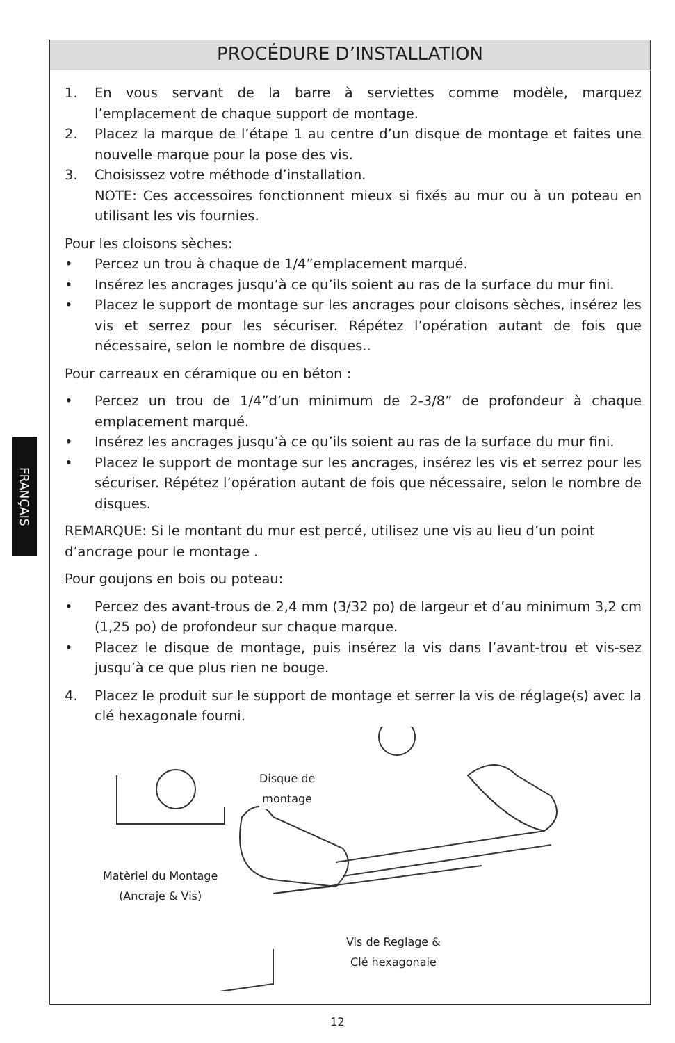FRANÇAIS
PROCÉDURE D’INSTALLATION
1. En vous servant de la barre à serviettes comme modèle, marquez l’emplacement de chaque support de montage.
2. Placez la marque de l’étape 1 au centre d’un disque de montage et faites une nouvelle marque pour la pose des vis.
3. Choisissez votre méthode d’installation.
NOTE: Ces accessoires fonctionnent mieux si fixés au mur ou à un poteau en utilisant les vis fournies.
Pour les cloisons sèches:
• Percez un trou à chaque de 1/4”emplacement marqué.
• Insérez les ancrages jusqu’à ce qu’ils soient au ras de la surface du mur fini.
• Placez le support de montage sur les ancrages pour cloisons sèches, insérez les vis et serrez pour les sécuriser. Répétez l’opération autant de fois que nécessaire, selon le nombre de disques..
Pour carreaux en céramique ou en béton :
• Percez un trou de 1/4”d’un minimum de 2-3/8” de profondeur à chaque emplacement marqué.
• Insérez les ancrages jusqu’à ce qu’ils soient au ras de la surface du mur fini.
• Placez le support de montage sur les ancrages, insérez les vis et serrez pour les sécuriser. Répétez l’opération autant de fois que nécessaire, selon le nombre de disques.
REMARQUE: Si le montant du mur est percé, utilisez une vis au lieu d’un point d’ancrage pour le montage .
Pour goujons en bois ou poteau:
• Percez des avant-trous de 2,4 mm (3/32 po) de largeur et d’au minimum 3,2 cm (1,25 po) de profondeur sur chaque marque.
• Placez le disque de montage, puis insérez la vis dans l’avant-trou et vis-sez jusqu’à ce que plus rien ne bouge.
4. Placez le produit sur le support de montage et serrer la vis de réglage(s) avec la clé hexagonale fourni.
Disque de
montage
Matèriel du Montage
(Ancraje & Vis)
Vis de Reglage &
Clé hexagonale
12